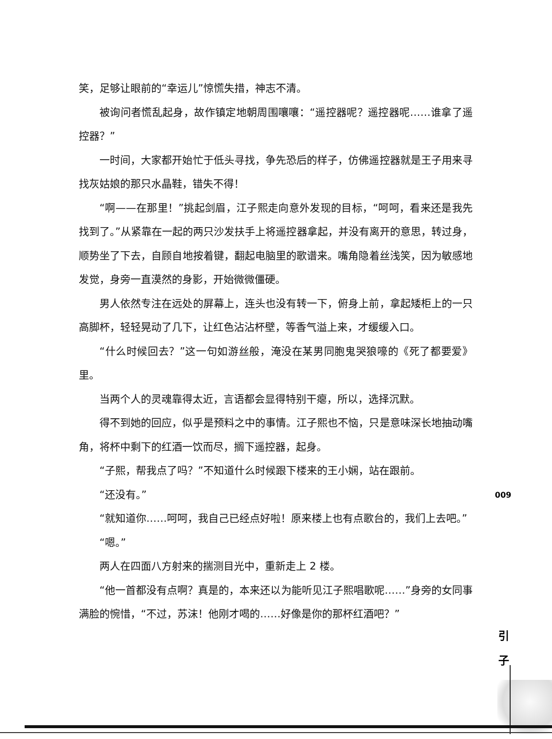笑，足够让眼前的“幸运儿”惊慌失措，神志不清。
被询问者慌乱起身，故作镇定地朝周围嚷嚷：“遥控器呢？遥控器呢……谁拿了遥控器？”
一时间，大家都开始忙于低头寻找，争先恐后的样子，仿佛遥控器就是王子用来寻找灰姑娘的那只水晶鞋，错失不得！
“啊——在那里！”挑起剑眉，江子熙走向意外发现的目标，“呵呵，看来还是我先找到了。”从紧靠在一起的两只沙发扶手上将遥控器拿起，并没有离开的意思，转过身，顺势坐了下去，自顾自地按着键，翻起电脑里的歌谱来。嘴角隐着丝浅笑，因为敏感地发觉，身旁一直漠然的身影，开始微微僵硬。
男人依然专注在远处的屏幕上，连头也没有转一下，俯身上前，拿起矮柜上的一只高脚杯，轻轻晃动了几下，让红色沾沾杯壁，等香气溢上来，才缓缓入口。
“什么时候回去？”这一句如游丝般，淹没在某男同胞鬼哭狼嚎的《死了都要爱》里。
当两个人的灵魂靠得太近，言语都会显得特别干瘪，所以，选择沉默。
得不到她的回应，似乎是预料之中的事情。江子熙也不恼，只是意味深长地抽动嘴角，将杯中剩下的红酒一饮而尽，搁下遥控器，起身。
“子熙，帮我点了吗？”不知道什么时候跟下楼来的王小娴，站在跟前。
“还没有。”
“就知道你……呵呵，我自己已经点好啦！原来楼上也有点歌台的，我们上去吧。”
“嗯。”
两人在四面八方射来的揣测目光中，重新走上 2 楼。
“他一首都没有点啊？真是的，本来还以为能听见江子熙唱歌呢……”身旁的女同事满脸的惋惜，“不过，苏沫！他刚才喝的……好像是你的那杯红酒吧？”
009
引
子